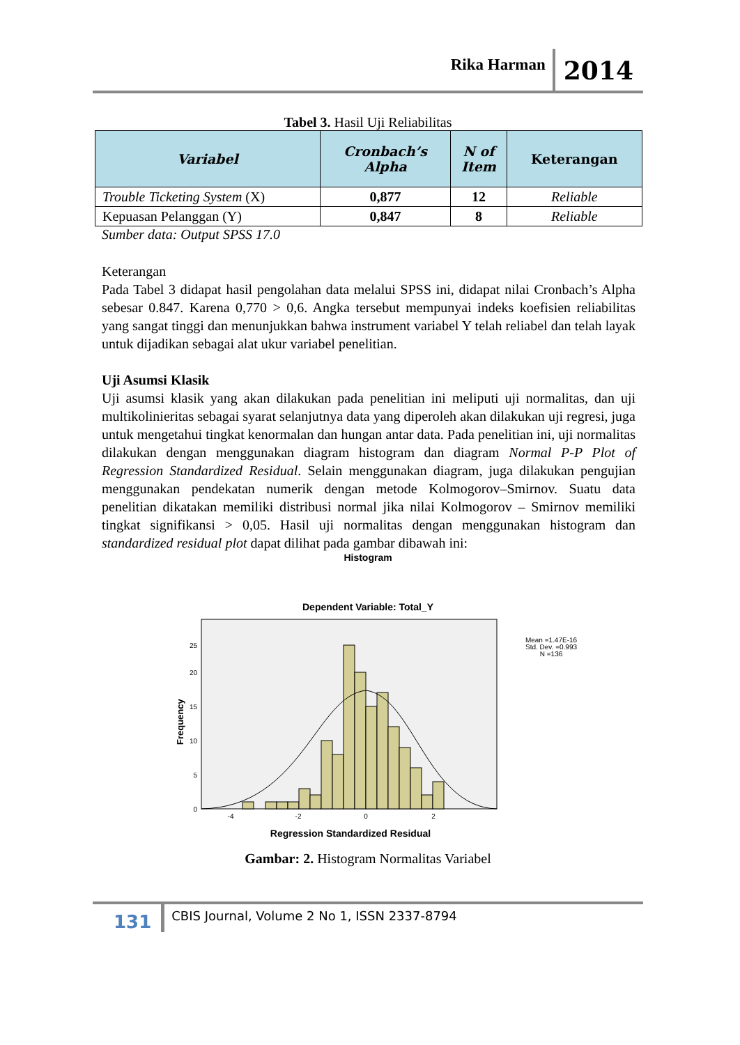Rika Harman 2014
Tabel 3. Hasil Uji Reliabilitas
| Variabel | Cronbach’s Alpha | N of Item | Keterangan |
| --- | --- | --- | --- |
| Trouble Ticketing System (X) | 0,877 | 12 | Reliable |
| Kepuasan Pelanggan (Y) | 0,847 | 8 | Reliable |
Sumber data: Output SPSS 17.0
Keterangan
Pada Tabel 3 didapat hasil pengolahan data melalui SPSS ini, didapat nilai Cronbach’s Alpha sebesar 0.847. Karena 0,770 > 0,6. Angka tersebut mempunyai indeks koefisien reliabilitas yang sangat tinggi dan menunjukkan bahwa instrument variabel Y telah reliabel dan telah layak untuk dijadikan sebagai alat ukur variabel penelitian.
Uji Asumsi Klasik
Uji asumsi klasik yang akan dilakukan pada penelitian ini meliputi uji normalitas, dan uji multikolinieritas sebagai syarat selanjutnya data yang diperoleh akan dilakukan uji regresi, juga untuk mengetahui tingkat kenormalan dan hungan antar data. Pada penelitian ini, uji normalitas dilakukan dengan menggunakan diagram histogram dan diagram Normal P-P Plot of Regression Standardized Residual. Selain menggunakan diagram, juga dilakukan pengujian menggunakan pendekatan numerik dengan metode Kolmogorov–Smirnov. Suatu data penelitian dikatakan memiliki distribusi normal jika nilai Kolmogorov – Smirnov memiliki tingkat signifikansi > 0,05. Hasil uji normalitas dengan menggunakan histogram dan standardized residual plot dapat dilihat pada gambar dibawah ini:
Histogram
Dependent Variable: Total_Y
0
5
10
15
20
25
Frequency
-4
-2
0
2
Regression Standardized Residual
Mean =1.47E-16
Std. Dev. =0.993
N =136
Gambar: 2. Histogram Normalitas Variabel
131 CBIS Journal, Volume 2 No 1, ISSN 2337-8794